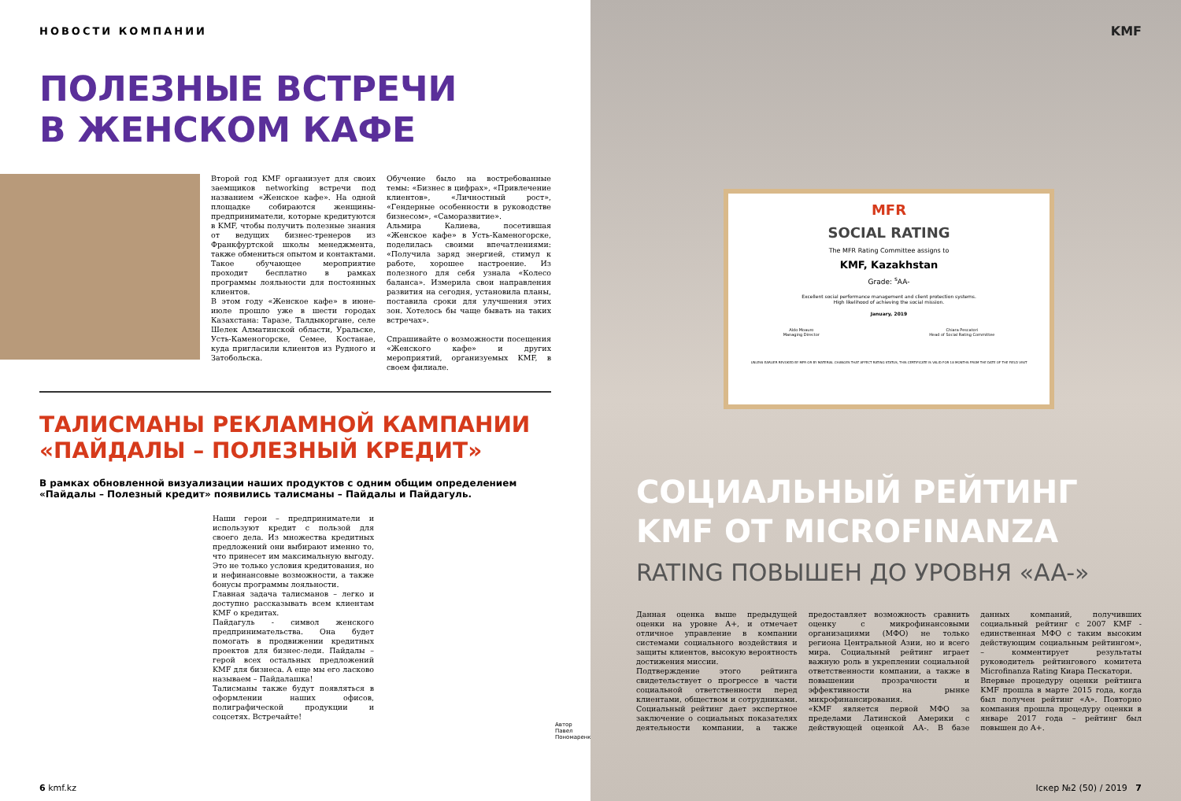НОВОСТИ КОМПАНИИ
ПОЛЕЗНЫЕ ВСТРЕЧИ
В ЖЕНСКОМ КАФЕ
Второй год KMF организует для своих заемщиков networking встречи под названием «Женское кафе». На одной площадке собираются женщины-предприниматели, которые кредитуются в KMF, чтобы получить полезные знания от ведущих бизнес-тренеров из Франкфуртской школы менеджмента, также обмениться опытом и контактами. Такое обучающее мероприятие проходит бесплатно в рамках программы лояльности для постоянных клиентов.
В этом году «Женское кафе» в июне-июле прошло уже в шести городах Казахстана: Таразе, Талдыкоргане, селе Шелек Алматинской области, Уральске, Усть-Каменогорске, Семее, Костанае, куда пригласили клиентов из Рудного и Затобольска.
Обучение было на востребованные темы: «Бизнес в цифрах», «Привлечение клиентов», «Личностный рост», «Гендерные особенности в руководстве бизнесом», «Саморазвитие».
Альмира Калиева, посетившая «Женское кафе» в Усть-Каменогорске, поделилась своими впечатлениями: «Получила заряд энергией, стимул к работе, хорошее настроение. Из полезного для себя узнала «Колесо баланса». Измерила свои направления развития на сегодня, установила планы, поставила сроки для улучшения этих зон. Хотелось бы чаще бывать на таких встречах».
Спрашивайте о возможности посещения «Женского кафе» и других мероприятий, организуемых KMF, в своем филиале.
ТАЛИСМАНЫ РЕКЛАМНОЙ КАМПАНИИ
«ПАЙДАЛЫ – ПОЛЕЗНЫЙ КРЕДИТ»
В рамках обновленной визуализации наших продуктов с одним общим определением «Пайдалы – Полезный кредит» появились талисманы – Пайдалы и Пайдагуль.
Наши герои – предприниматели и используют кредит с пользой для своего дела. Из множества кредитных предложений они выбирают именно то, что принесет им максимальную выгоду. Это не только условия кредитования, но и нефинансовые возможности, а также бонусы программы лояльности.
Главная задача талисманов – легко и доступно рассказывать всем клиентам KMF о кредитах.
Пайдагуль - символ женского предпринимательства. Она будет помогать в продвижении кредитных проектов для бизнес-леди. Пайдалы – герой всех остальных предложений KMF для бизнеса. А еще мы его ласково называем – Пайдалашка!
Талисманы также будут появляться в оформлении наших офисов, полиграфической продукции и соцсетях. Встречайте!
Автор Павел Пономаренко
6 kmf.kz
KMF
MFR
SOCIAL RATING
The MFR Rating Committee assigns to
KMF, Kazakhstan
Grade: <sup>s</sup>AA-
Excellent social performance management and client protection systems.
High likelihood of achieving the social mission.
January, 2019
Aldo Moauro
Managing Director Chiara Pescatori
Head of Social Rating Committee
UNLESS EARLIER REVOKED BY MFR OR BY MATERIAL CHANGES THAT AFFECT RATING STATUS, THIS CERTIFICATE IS VALID FOR 18 MONTHS FROM THE DATE OF THE FIELD VISIT
СОЦИАЛЬНЫЙ РЕЙТИНГ
KMF ОТ MICROFINANZA
RATING ПОВЫШЕН ДО УРОВНЯ «AA-»
Данная оценка выше предыдущей оценки на уровне A+, и отмечает отличное управление в компании системами социального воздействия и защиты клиентов, высокую вероятность достижения миссии.
Подтверждение этого рейтинга свидетельствует о прогрессе в части социальной ответственности перед клиентами, обществом и сотрудниками. Социальный рейтинг дает экспертное заключение о социальных показателях деятельности компании, а также предоставляет возможность сравнить оценку с микрофинансовыми организациями (МФО) не только региона Центральной Азии, но и всего мира. Социальный рейтинг играет важную роль в укреплении социальной ответственности компании, а также в повышении прозрачности и эффективности на рынке микрофинансирования.
«KMF является первой МФО за пределами Латинской Америки с действующей оценкой АА-. В базе данных компаний, получивших социальный рейтинг с 2007 KMF - единственная МФО с таким высоким действующим социальным рейтингом», – комментирует результаты руководитель рейтингового комитета Microfinanza Rating Киара Пескатори.
Впервые процедуру оценки рейтинга KMF прошла в марте 2015 года, когда был получен рейтинг «А». Повторно компания прошла процедуру оценки в январе 2017 года – рейтинг был повышен до А+.
Іскер №2 (50) / 2019 7